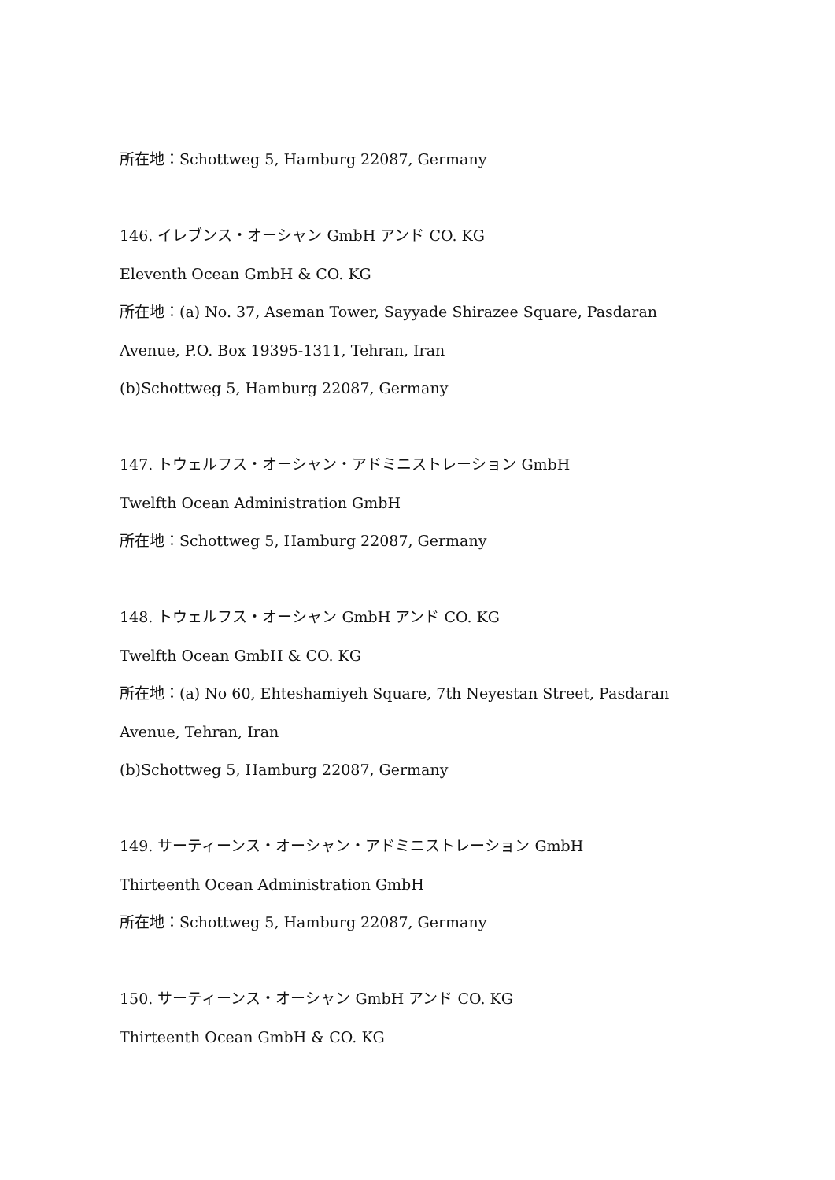所在地：Schottweg 5, Hamburg 22087, Germany
146. イレブンス・オーシャン GmbH アンド CO. KG
Eleventh Ocean GmbH & CO. KG
所在地：(a) No. 37, Aseman Tower, Sayyade Shirazee Square, Pasdaran
Avenue, P.O. Box 19395-1311, Tehran, Iran
(b)Schottweg 5, Hamburg 22087, Germany
147. トウェルフス・オーシャン・アドミニストレーション GmbH
Twelfth Ocean Administration GmbH
所在地：Schottweg 5, Hamburg 22087, Germany
148. トウェルフス・オーシャン GmbH アンド CO. KG
Twelfth Ocean GmbH & CO. KG
所在地：(a) No 60, Ehteshamiyeh Square, 7th Neyestan Street, Pasdaran
Avenue, Tehran, Iran
(b)Schottweg 5, Hamburg 22087, Germany
149. サーティーンス・オーシャン・アドミニストレーション GmbH
Thirteenth Ocean Administration GmbH
所在地：Schottweg 5, Hamburg 22087, Germany
150. サーティーンス・オーシャン GmbH アンド CO. KG
Thirteenth Ocean GmbH & CO. KG